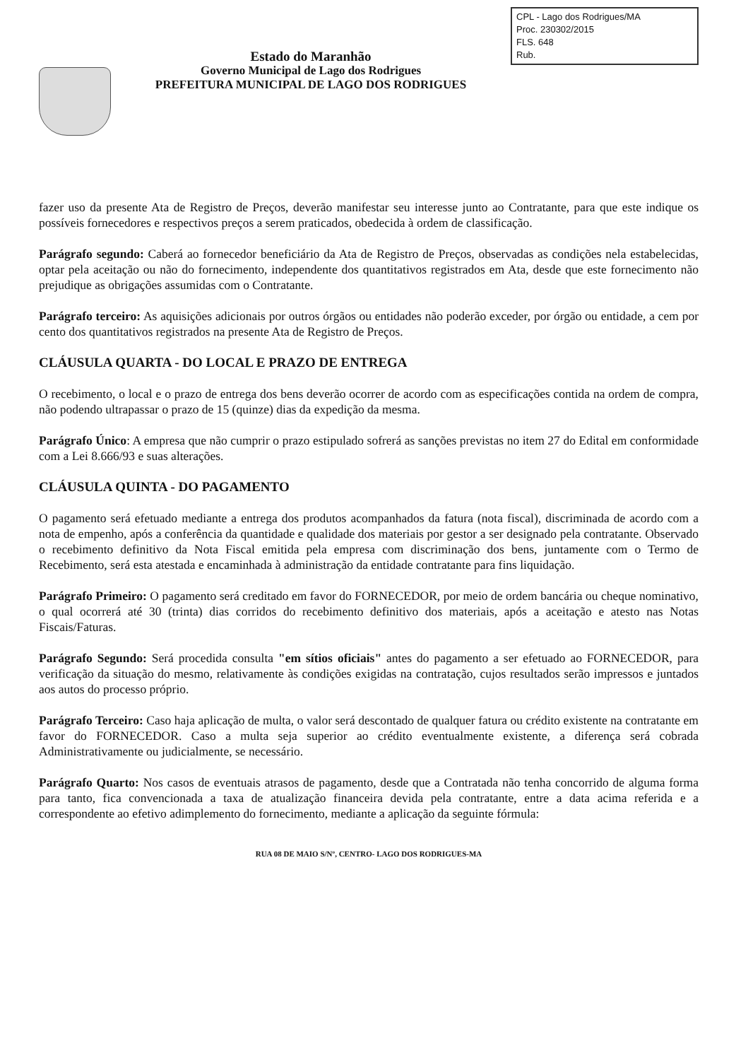Estado do Maranhão
Governo Municipal de Lago dos Rodrigues
PREFEITURA MUNICIPAL DE LAGO DOS RODRIGUES
CPL - Lago dos Rodrigues/MA
Proc. 230302/2015
FLS. 648
Rub.
fazer uso da presente Ata de Registro de Preços, deverão manifestar seu interesse junto ao Contratante, para que este indique os possíveis fornecedores e respectivos preços a serem praticados, obedecida à ordem de classificação.
Parágrafo segundo: Caberá ao fornecedor beneficiário da Ata de Registro de Preços, observadas as condições nela estabelecidas, optar pela aceitação ou não do fornecimento, independente dos quantitativos registrados em Ata, desde que este fornecimento não prejudique as obrigações assumidas com o Contratante.
Parágrafo terceiro: As aquisições adicionais por outros órgãos ou entidades não poderão exceder, por órgão ou entidade, a cem por cento dos quantitativos registrados na presente Ata de Registro de Preços.
CLÁUSULA QUARTA - DO LOCAL E PRAZO DE ENTREGA
O recebimento, o local e o prazo de entrega dos bens deverão ocorrer de acordo com as especificações contida na ordem de compra, não podendo ultrapassar o prazo de 15 (quinze) dias da expedição da mesma.
Parágrafo Único: A empresa que não cumprir o prazo estipulado sofrerá as sanções previstas no item 27 do Edital em conformidade com a Lei 8.666/93 e suas alterações.
CLÁUSULA QUINTA - DO PAGAMENTO
O pagamento será efetuado mediante a entrega dos produtos acompanhados da fatura (nota fiscal), discriminada de acordo com a nota de empenho, após a conferência da quantidade e qualidade dos materiais por gestor a ser designado pela contratante. Observado o recebimento definitivo da Nota Fiscal emitida pela empresa com discriminação dos bens, juntamente com o Termo de Recebimento, será esta atestada e encaminhada à administração da entidade contratante para fins liquidação.
Parágrafo Primeiro: O pagamento será creditado em favor do FORNECEDOR, por meio de ordem bancária ou cheque nominativo, o qual ocorrerá até 30 (trinta) dias corridos do recebimento definitivo dos materiais, após a aceitação e atesto nas Notas Fiscais/Faturas.
Parágrafo Segundo: Será procedida consulta "em sítios oficiais" antes do pagamento a ser efetuado ao FORNECEDOR, para verificação da situação do mesmo, relativamente às condições exigidas na contratação, cujos resultados serão impressos e juntados aos autos do processo próprio.
Parágrafo Terceiro: Caso haja aplicação de multa, o valor será descontado de qualquer fatura ou crédito existente na contratante em favor do FORNECEDOR. Caso a multa seja superior ao crédito eventualmente existente, a diferença será cobrada Administrativamente ou judicialmente, se necessário.
Parágrafo Quarto: Nos casos de eventuais atrasos de pagamento, desde que a Contratada não tenha concorrido de alguma forma para tanto, fica convencionada a taxa de atualização financeira devida pela contratante, entre a data acima referida e a correspondente ao efetivo adimplemento do fornecimento, mediante a aplicação da seguinte fórmula:
RUA 08 DE MAIO S/Nº, CENTRO- LAGO DOS RODRIGUES-MA